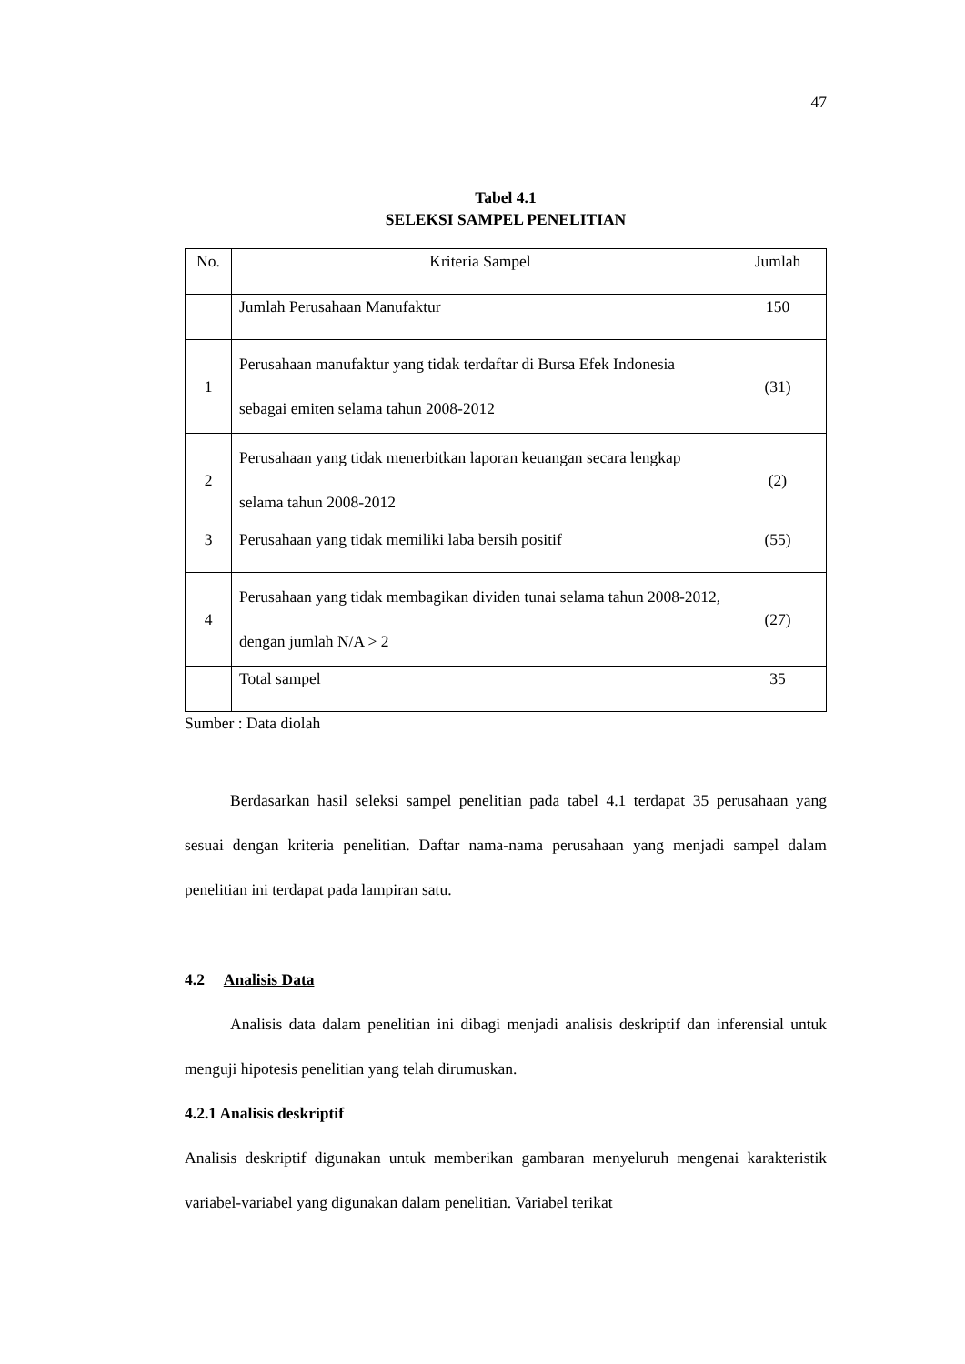47
Tabel 4.1
SELEKSI SAMPEL PENELITIAN
| No. | Kriteria Sampel | Jumlah |
| | Jumlah Perusahaan Manufaktur | 150 |
| 1 | Perusahaan manufaktur yang tidak terdaftar di Bursa Efek Indonesia sebagai emiten selama tahun 2008-2012 | (31) |
| 2 | Perusahaan yang tidak menerbitkan laporan keuangan secara lengkap selama tahun 2008-2012 | (2) |
| 3 | Perusahaan yang tidak memiliki laba bersih positif | (55) |
| 4 | Perusahaan yang tidak membagikan dividen tunai selama tahun 2008-2012, dengan jumlah N/A > 2 | (27) |
| | Total sampel | 35 |
Sumber : Data diolah
Berdasarkan hasil seleksi sampel penelitian pada tabel 4.1 terdapat 35 perusahaan yang sesuai dengan kriteria penelitian. Daftar nama-nama perusahaan yang menjadi sampel dalam penelitian ini terdapat pada lampiran satu.
4.2 Analisis Data
Analisis data dalam penelitian ini dibagi menjadi analisis deskriptif dan inferensial untuk menguji hipotesis penelitian yang telah dirumuskan.
4.2.1 Analisis deskriptif
Analisis deskriptif digunakan untuk memberikan gambaran menyeluruh mengenai karakteristik variabel-variabel yang digunakan dalam penelitian. Variabel terikat